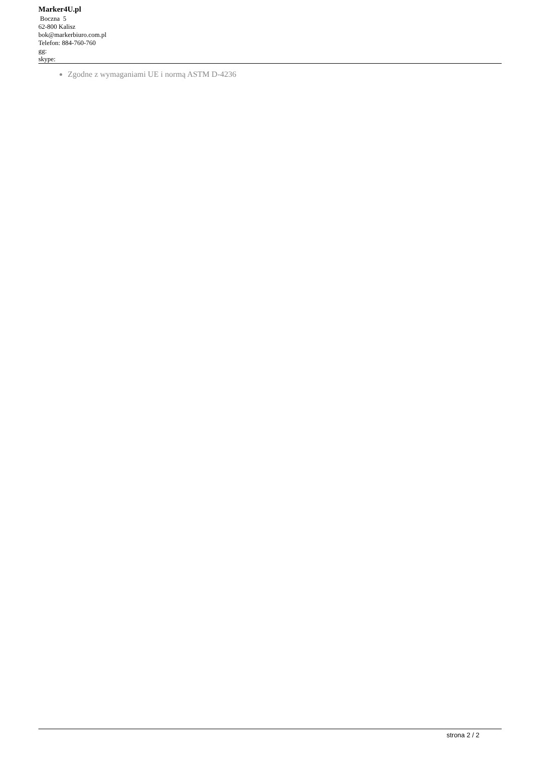Marker4U.pl
Boczna 5
62-800 Kalisz
bok@markerbiuro.com.pl
Telefon: 884-760-760
gg:
skype:
Zgodne z wymaganiami UE i normą ASTM D-4236
strona 2 / 2